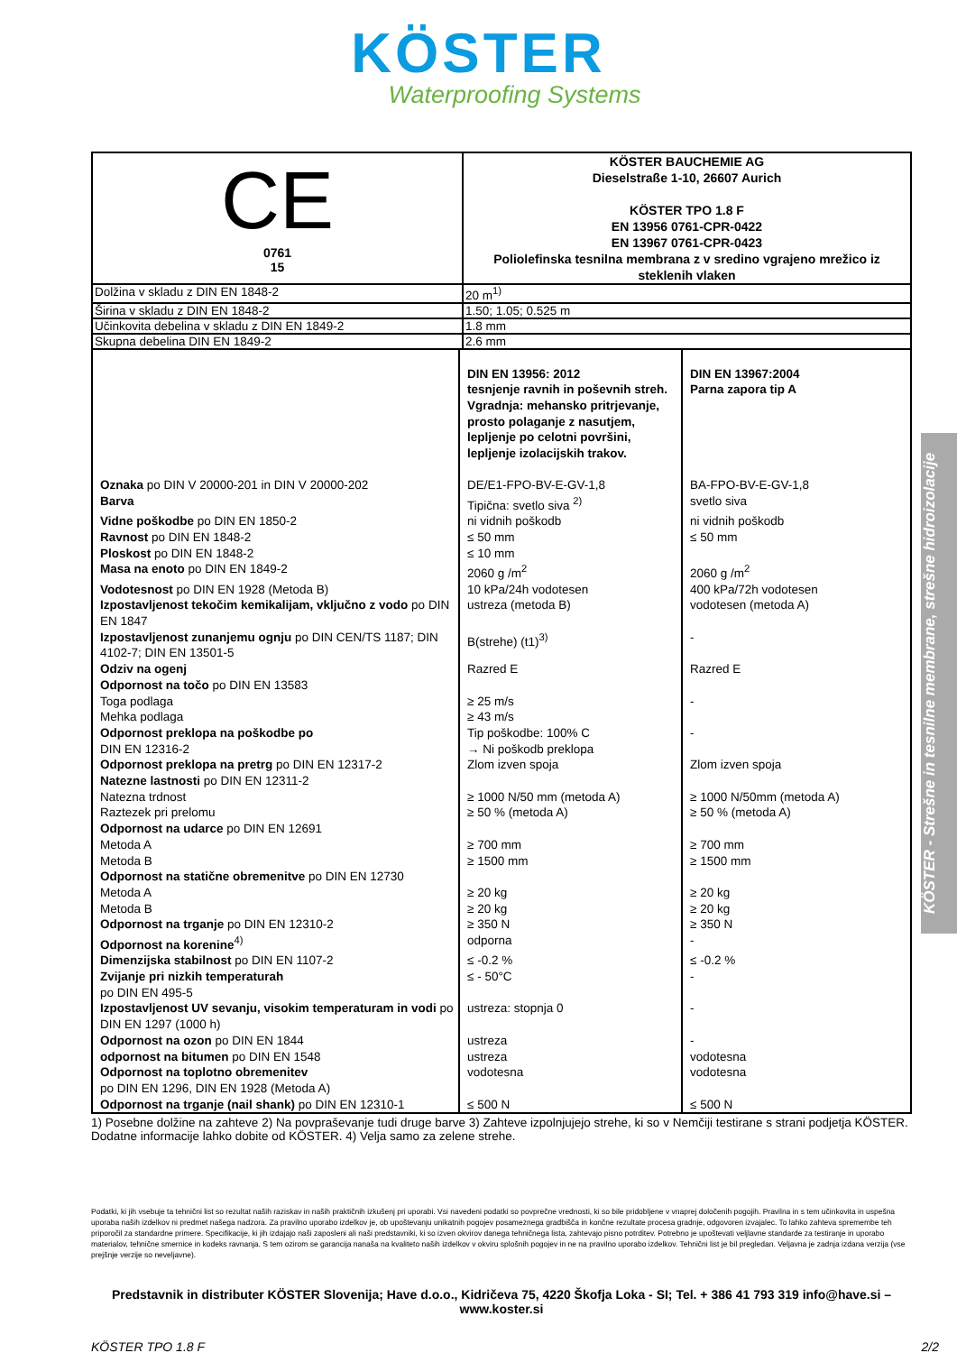KÖSTER
Waterproofing Systems
KÖSTER - Strešne in tesnilne membrane, strešne hidroizolacije
| CE 0761 15 | KÖSTER BAUCHEMIE AG Dieselstraße 1-10, 26607 Aurich KÖSTER TPO 1.8 F EN 13956 0761-CPR-0422 EN 13967 0761-CPR-0423 Poliolefinska tesnilna membrana z v sredino vgrajeno mrežico iz steklenih vlaken |
| Dolžina v skladu z DIN EN 1848-2 | 20 m<sup>1)</sup> |
| Širina v skladu z DIN EN 1848-2 | 1.50; 1.05; 0.525 m |
| Učinkovita debelina v skladu z DIN EN 1849-2 | 1.8 mm |
| Skupna debelina DIN EN 1849-2 | 2.6 mm |
| | DIN EN 13956: 2012 tesnjenje ravnih in poševnih streh. Vgradnja: mehansko pritrjevanje, prosto polaganje z nasutjem, lepljenje po celotni površini, lepljenje izolacijskih trakov. | DIN EN 13967:2004 Parna zapora tip A |
| Oznaka po DIN V 20000-201 in DIN V 20000-202 | DE/E1-FPO-BV-E-GV-1,8 | BA-FPO-BV-E-GV-1,8 |
| Barva | Tipična: svetlo siva <sup>2)</sup> | svetlo siva |
| Vidne poškodbe po DIN EN 1850-2 | ni vidnih poškodb | ni vidnih poškodb |
| Ravnost po DIN EN 1848-2 | ≤ 50 mm | ≤ 50 mm |
| Ploskost po DIN EN 1848-2 | ≤ 10 mm | |
| Masa na enoto po DIN EN 1849-2 | 2060 g /m<sup>2</sup> | 2060 g /m<sup>2</sup> |
| Vodotesnost po DIN EN 1928 (Metoda B) | 10 kPa/24h vodotesen | 400 kPa/72h vodotesen |
| Izpostavljenost tekočim kemikalijam, vključno z vodo po DIN EN 1847 | ustreza (metoda B) | vodotesen (metoda A) |
| Izpostavljenost zunanjemu ognju po DIN CEN/TS 1187; DIN 4102-7; DIN EN 13501-5 | B(strehe) (t1)<sup>3)</sup> | - |
| Odziv na ogenj | Razred E | Razred E |
| Odpornost na točo po DIN EN 13583 | | |
| Toga podlaga | ≥ 25 m/s | - |
| Mehka podlaga | ≥ 43 m/s | |
| Odpornost preklopa na poškodbe po DIN EN 12316-2 | Tip poškodbe: 100% C → Ni poškodb preklopa | - |
| Odpornost preklopa na pretrg po DIN EN 12317-2 | Zlom izven spoja | Zlom izven spoja |
| Natezne lastnosti po DIN EN 12311-2 | | |
| Natezna trdnost | ≥ 1000 N/50 mm (metoda A) | ≥ 1000 N/50mm (metoda A) |
| Raztezek pri prelomu | ≥ 50 % (metoda A) | ≥ 50 % (metoda A) |
| Odpornost na udarce po DIN EN 12691 | | |
| Metoda A | ≥ 700 mm | ≥ 700 mm |
| Metoda B | ≥ 1500 mm | ≥ 1500 mm |
| Odpornost na statične obremenitve po DIN EN 12730 | | |
| Metoda A | ≥ 20 kg | ≥ 20 kg |
| Metoda B | ≥ 20 kg | ≥ 20 kg |
| Odpornost na trganje po DIN EN 12310-2 | ≥ 350 N | ≥ 350 N |
| Odpornost na korenine<sup>4)</sup> | odporna | - |
| Dimenzijska stabilnost po DIN EN 1107-2 | ≤ -0.2 % | ≤ -0.2 % |
| Zvijanje pri nizkih temperaturah po DIN EN 495-5 | ≤ - 50°C | - |
| Izpostavljenost UV sevanju, visokim temperaturam in vodi po DIN EN 1297 (1000 h) | ustreza: stopnja 0 | - |
| Odpornost na ozon po DIN EN 1844 | ustreza | - |
| odpornost na bitumen po DIN EN 1548 | ustreza | vodotesna |
| Odpornost na toplotno obremenitev po DIN EN 1296, DIN EN 1928 (Metoda A) | vodotesna | vodotesna |
| Odpornost na trganje (nail shank) po DIN EN 12310-1 | ≤ 500 N | ≤ 500 N |
1) Posebne dolžine na zahteve 2) Na povpraševanje tudi druge barve 3) Zahteve izpolnjujejo strehe, ki so v Nemčiji testirane s strani podjetja KÖSTER. Dodatne informacije lahko dobite od KÖSTER. 4) Velja samo za zelene strehe.
Podatki, ki jih vsebuje ta tehnični list so rezultat naših raziskav in naših praktičnih izkušenj pri uporabi. Vsi navedeni podatki so povprečne vrednosti, ki so bile pridobljene v vnaprej določenih pogojih. Pravilna in s tem učinkovita in uspešna uporaba naših izdelkov ni predmet našega nadzora. Za pravilno uporabo izdelkov je, ob upoštevanju unikatnih pogojev posameznega gradbišča in končne rezultate procesa gradnje, odgovoren izvajalec. To lahko zahteva spremembe teh priporočil za standardne primere. Specifikacije, ki jih izdajajo naši zaposleni ali naši predstavniki, ki so izven okvirov danega tehničnega lista, zahtevajo pisno potrditev. Potrebno je upoštevati veljlavne standarde za testiranje in uporabo materialov, tehnične smernice in kodeks ravnanja. S tem ozirom se garancija nanaša na kvaliteto naših izdelkov v okviru splošnih pogojev in ne na pravilno uporabo izdelkov. Tehnični list je bil pregledan. Veljavna je zadnja izdana verzija (vse prejšnje verzije so neveljavne).
Predstavnik in distributer KÖSTER Slovenija; Have d.o.o., Kidričeva 75, 4220 Škofja Loka - SI; Tel. + 386 41 793 319 info@have.si – www.koster.si
KÖSTER TPO 1.8 F 2/2